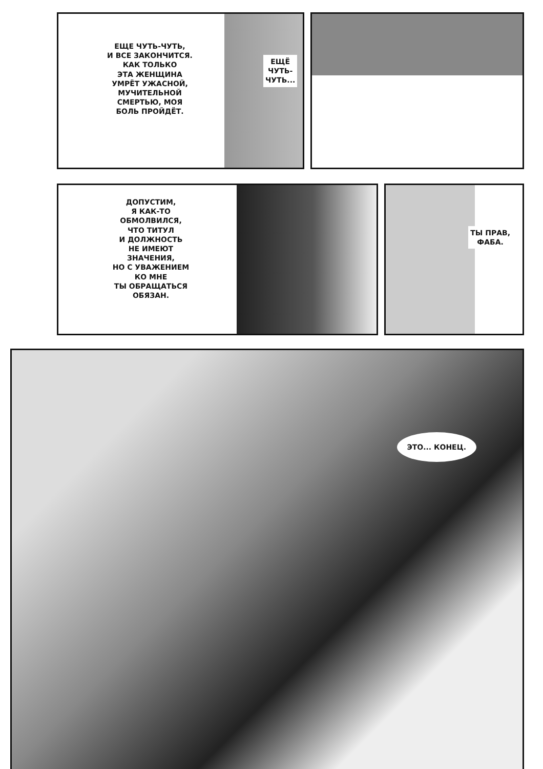ЕЩЕ ЧУТЬ-ЧУТЬ,
И ВСЕ ЗАКОНЧИТСЯ.
КАК ТОЛЬКО
ЭТА ЖЕНЩИНА
УМРЁТ УЖАСНОЙ,
МУЧИТЕЛЬНОЙ
СМЕРТЬЮ, МОЯ
БОЛЬ ПРОЙДЁТ.
ЕЩЁ
ЧУТЬ-
ЧУТЬ...
ДОПУСТИМ,
Я КАК-ТО
ОБМОЛВИЛСЯ,
ЧТО ТИТУЛ
И ДОЛЖНОСТЬ
НЕ ИМЕЮТ
ЗНАЧЕНИЯ,
НО С УВАЖЕНИЕМ
КО МНЕ
ТЫ ОБРАЩАТЬСЯ
ОБЯЗАН.
ТЫ ПРАВ,
ФАБА.
ЭТО... КОНЕЦ.